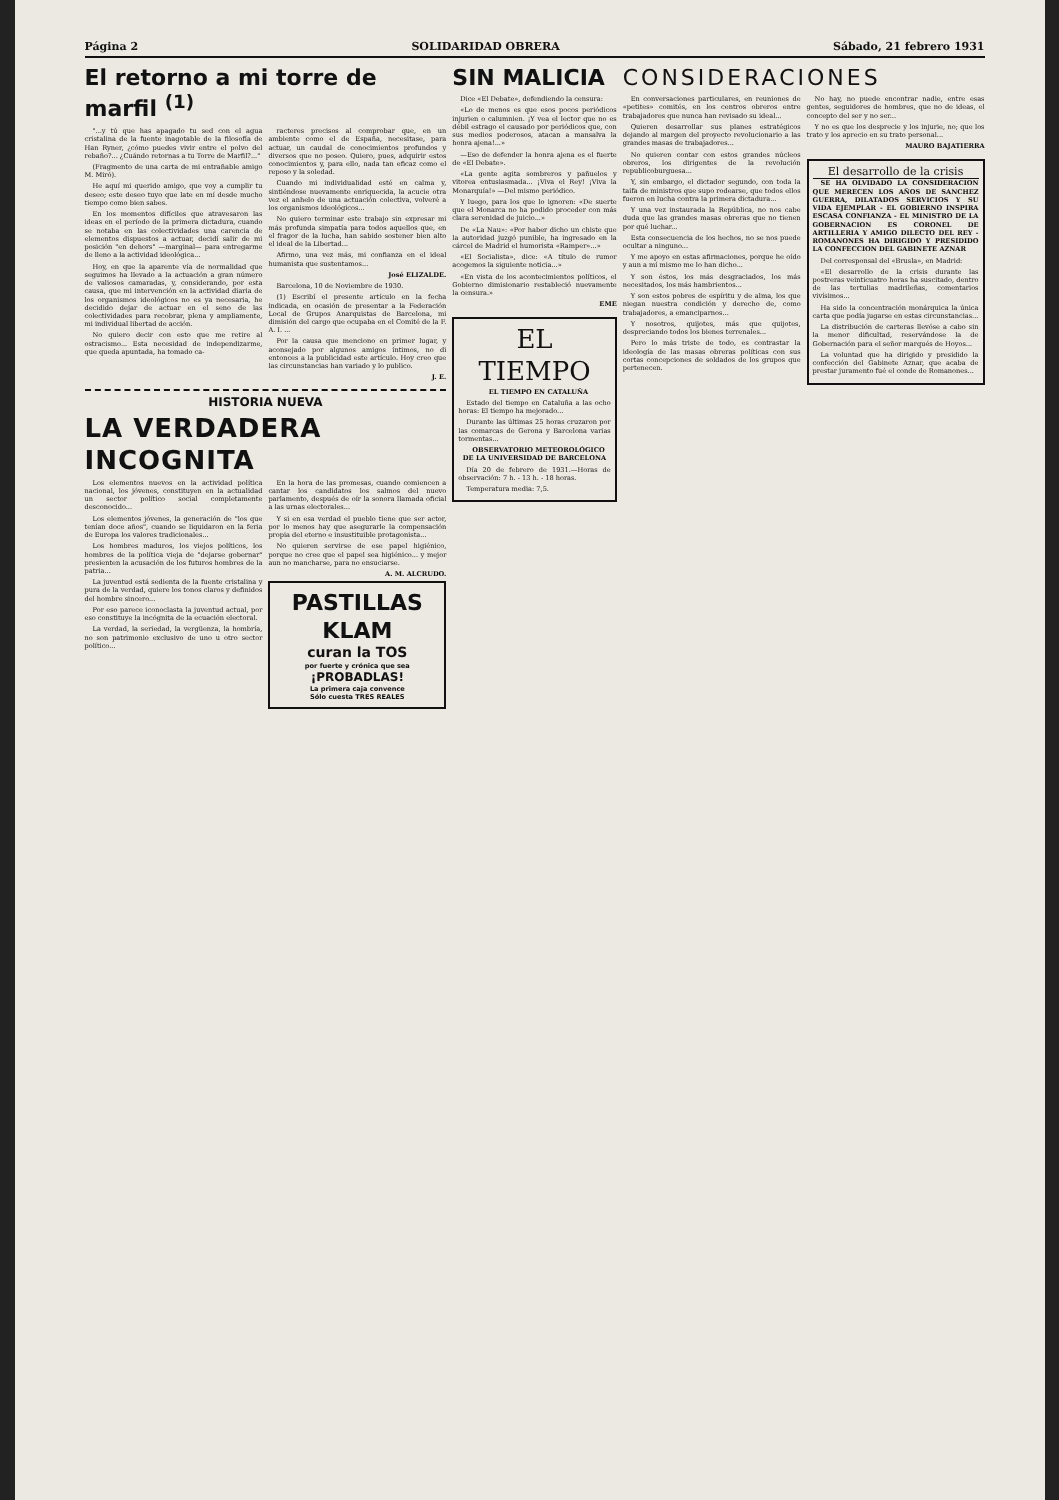Página 2 SOLIDARIDAD OBRERA Sábado, 21 febrero 1931
El retorno a mi torre de marfil <sup>(1)</sup>
"...y tú que has apagado tu sed con el agua cristalina de la fuente inagotable de la filosofía de Han Ryner, ¿cómo puedes vivir entre el polvo del rebaño?... ¿Cuándo retornas a tu Torre de Marfil?..."
(Fragmento de una carta de mi entrañable amigo M. Miró).
He aquí mi querido amigo, que voy a cumplir tu deseo; este deseo tuyo que late en mí desde mucho tiempo como bien sabes.
En los momentos difíciles que atravesaron las ideas en el período de la primera dictadura, cuando se notaba en las colectividades una carencia de elementos dispuestos a actuar, decidí salir de mi posición "en dehors" —marginal— para entregarme de lleno a la actividad ideológica...
Hoy, en que la aparente vía de normalidad que seguimos ha llevado a la actuación a gran número de valiosos camaradas, y, considerando, por esta causa, que mi intervención en la actividad diaria de los organismos ideológicos no es ya necesaria, he decidido dejar de actuar en el seno de las colectividades para recobrar, plena y ampliamente, mi individual libertad de acción.
No quiero decir con esto que me retire al ostracismo... Esta necesidad de independizarme, que queda apuntada, ha tomado ca-
racteres precisos al comprobar que, en un ambiente como el de España, necesitase, para actuar, un caudal de conocimientos profundos y diversos que no poseo. Quiero, pues, adquirir estos conocimientos y, para ello, nada tan eficaz como el reposo y la soledad.
Cuando mi individualidad esté en calma y, sintiéndose nuevamente enriquecida, la acucie otra vez el anhelo de una actuación colectiva, volveré a los organismos ideológicos...
No quiero terminar este trabajo sin expresar mi más profunda simpatía para todos aquellos que, en el fragor de la lucha, han sabido sostener bien alto el ideal de la Libertad...
Afirmo, una vez más, mi confianza en el ideal humanista que sustentamos...
José ELIZALDE.
Barcelona, 10 de Noviembre de 1930.
(1) Escribí el presente artículo en la fecha indicada, en ocasión de presentar a la Federación Local de Grupos Anarquistas de Barcelona, mi dimisión del cargo que ocupaba en el Comité de la F. A. I. ...
Por la causa que menciono en primer lugar, y aconsejado por algunos amigos íntimos, no di entonces a la publicidad este artículo. Hoy creo que las circunstancias han variado y lo publico.
J. E.
HISTORIA NUEVA
LA VERDADERA INCOGNITA
Los elementos nuevos en la actividad política nacional, los jóvenes, constituyen en la actualidad un sector político social completamente desconocido...
Los elementos jóvenes, la generación de "los que tenían doce años", cuando se liquidaron en la feria de Europa los valores tradicionales...
Los hombres maduros, los viejos políticos, los hombres de la política vieja de "dejarse gobernar" presienten la acusación de los futuros hombres de la patria...
La juventud está sedienta de la fuente cristalina y pura de la verdad, quiere los tonos claros y definidos del hombre sincero...
Por eso parece iconoclasta la juventud actual, por eso constituye la incógnita de la ecuación electoral.
La verdad, la seriedad, la vergüenza, la hombría, no son patrimonio exclusivo de uno u otro sector político...
En la hora de las promesas, cuando comiencen a cantar los candidatos los salmos del nuevo parlamento, después de oír la sonora llamada oficial a las urnas electorales...
Y si en esa verdad el pueblo tiene que ser actor, por lo menos hay que asegurarle la compensación propia del eterno e insustituible protagonista...
No quieren servirse de ese papel higiénico, porque no cree que el papel sea higiénico... y mejor aun no mancharse, para no ensuciarse.
A. M. ALCRUDO.
PASTILLAS KLAM
curan la TOS
por fuerte y crónica que sea
¡PROBADLAS!
La primera caja convence
Sólo cuesta TRES REALES
SIN MALICIA
Dice «El Debate», defendiendo la censura:
«Lo de menos es que esos pocos periódicos injurien o calumnien. ¡Y vea el lector que no es débil estrago el causado por periódicos que, con sus medios poderosos, atacan a mansalva la honra ajena!...»
—Eso de defender la honra ajena es el fuerte de «El Debate».
«La gente agita sombreros y pañuelos y vitorea entusiasmada... ¡Viva el Rey! ¡Viva la Monarquía!» —Del mismo periódico.
Y luego, para los que lo ignoren: «De suerte que el Monarca no ha podido proceder con más clara serenidad de juicio...»
De «La Nau»: «Por haber dicho un chiste que la autoridad juzgó punible, ha ingresado en la cárcel de Madrid el humorista «Ramper»...»
«El Socialista», dice: «A título de rumor acogemos la siguiente noticia...»
«En vista de los acontecimientos políticos, el Gobierno dimisionario restableció nuevamente la censura.»
EME
EL TIEMPO
EL TIEMPO EN CATALUÑA
Estado del tiempo en Cataluña a las ocho horas: El tiempo ha mejorado...
Durante las últimas 25 horas cruzaron por las comarcas de Gerona y Barcelona varias tormentas...
OBSERVATORIO METEOROLÓGICO DE LA UNIVERSIDAD DE BARCELONA
Día 20 de febrero de 1931.—Horas de observación: 7 h. - 13 h. - 18 horas.
Temperatura media: 7,5.
CONSIDERACIONES
En conversaciones particulares, en reuniones de «petites» comités, en los centros obreros entre trabajadores que nunca han revisado su ideal...
Quieren desarrollar sus planes estratégicos dejando al margen del proyecto revolucionario a las grandes masas de trabajadores...
No quieren contar con estos grandes núcleos obreros, los dirigentes de la revolución republicoburguesa...
Y, sin embargo, el dictador segundo, con toda la taifa de ministros que supo rodearse, que todos ellos fueron en lucha contra la primera dictadura...
Y una vez instaurada la República, no nos cabe duda que las grandes masas obreras que no tienen por qué luchar...
Esta consecuencia de los hechos, no se nos puede ocultar a ninguno...
Y me apoyo en estas afirmaciones, porque he oído y aun a mí mismo me lo han dicho...
Y son éstos, los más desgraciados, los más necesitados, los más hambrientos...
Y son estos pobres de espíritu y de alma, los que niegan nuestra condición y derecho de, como trabajadores, a emanciparnos...
Y nosotros, quijotes, más que quijotes, despreciando todos los bienes terrenales...
Pero lo más triste de todo, es contrastar la ideología de las masas obreras políticas con sus cortas concepciones de soldados de los grupos que pertenecen.
No hay, no puede encontrar nadie, entre esas gentes, seguidores de hombres, que no de ideas, el concepto del ser y no ser...
Y no es que los desprecie y los injurie, no; que los trato y los aprecio en su trato personal...
MAURO BAJATIERRA
El desarrollo de la crisis
SE HA OLVIDADO LA CONSIDERACION QUE MERECEN LOS AÑOS DE SANCHEZ GUERRA, DILATADOS SERVICIOS Y SU VIDA EJEMPLAR - EL GOBIERNO INSPIRA ESCASA CONFIANZA - EL MINISTRO DE LA GOBERNACION ES CORONEL DE ARTILLERIA Y AMIGO DILECTO DEL REY - ROMANONES HA DIRIGIDO Y PRESIDIDO LA CONFECCION DEL GABINETE AZNAR
Del corresponsal del «Brusla», en Madrid:
«El desarrollo de la crisis durante las postreras veinticuatro horas ha suscitado, dentro de las tertulias madrileñas, comentarios vivísimos...
Ha sido la concentración monárquica la única carta que podía jugarse en estas circunstancias...
La distribución de carteras llevóse a cabo sin la menor dificultad, reservándose la de Gobernación para el señor marqués de Hoyos...
La voluntad que ha dirigido y presidido la confección del Gabinete Aznar, que acaba de prestar juramento fué el conde de Romanones...